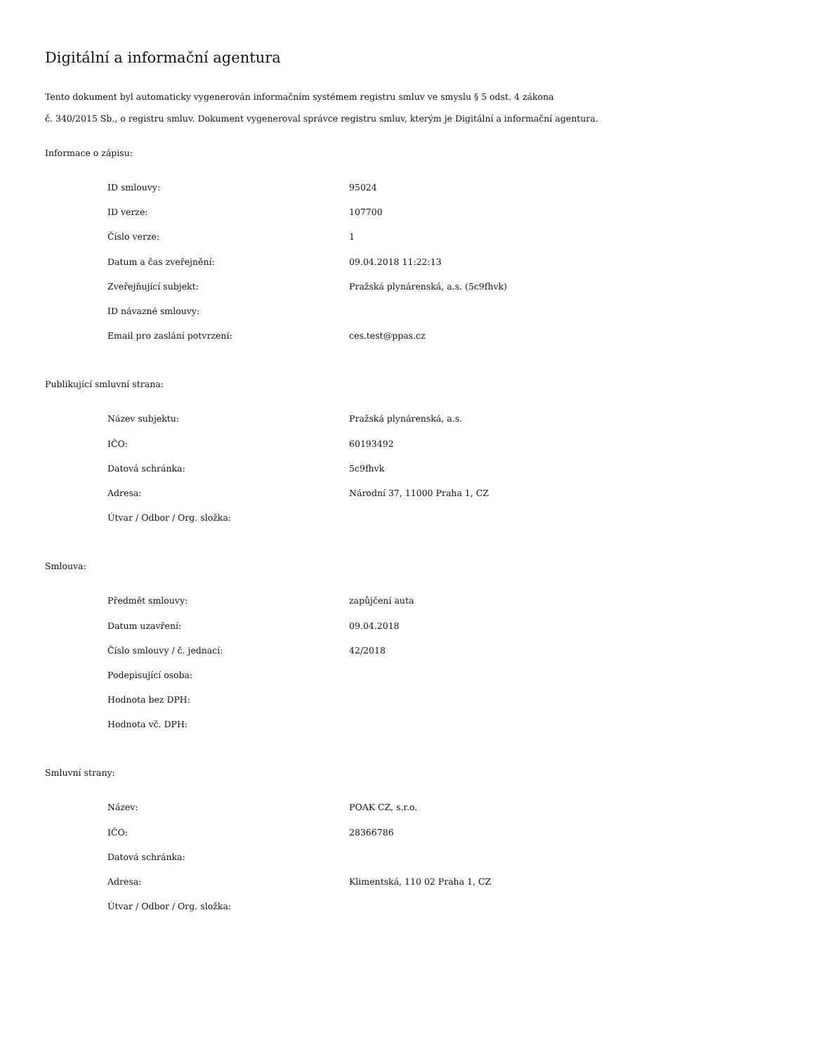Digitální a informační agentura
Tento dokument byl automaticky vygenerován informačním systémem registru smluv ve smyslu § 5 odst. 4 zákona
č. 340/2015 Sb., o registru smluv. Dokument vygeneroval správce registru smluv, kterým je Digitální a informační agentura.
Informace o zápisu:
| ID smlouvy: | 95024 |
| ID verze: | 107700 |
| Číslo verze: | 1 |
| Datum a čas zveřejnění: | 09.04.2018 11:22:13 |
| Zveřejňující subjekt: | Pražská plynárenská, a.s. (5c9fhvk) |
| ID návazné smlouvy: | |
| Email pro zaslání potvrzení: | ces.test@ppas.cz |
Publikující smluvní strana:
| Název subjektu: | Pražská plynárenská, a.s. |
| IČO: | 60193492 |
| Datová schránka: | 5c9fhvk |
| Adresa: | Národní 37, 11000 Praha 1, CZ |
| Útvar / Odbor / Org. složka: | |
Smlouva:
| Předmět smlouvy: | zapůjčení auta |
| Datum uzavření: | 09.04.2018 |
| Číslo smlouvy / č. jednací: | 42/2018 |
| Podepisující osoba: | |
| Hodnota bez DPH: | |
| Hodnota vč. DPH: | |
Smluvní strany:
| Název: | POAK CZ, s.r.o. |
| IČO: | 28366786 |
| Datová schránka: | |
| Adresa: | Klimentská, 110 02 Praha 1, CZ |
| Útvar / Odbor / Org. složka: | |